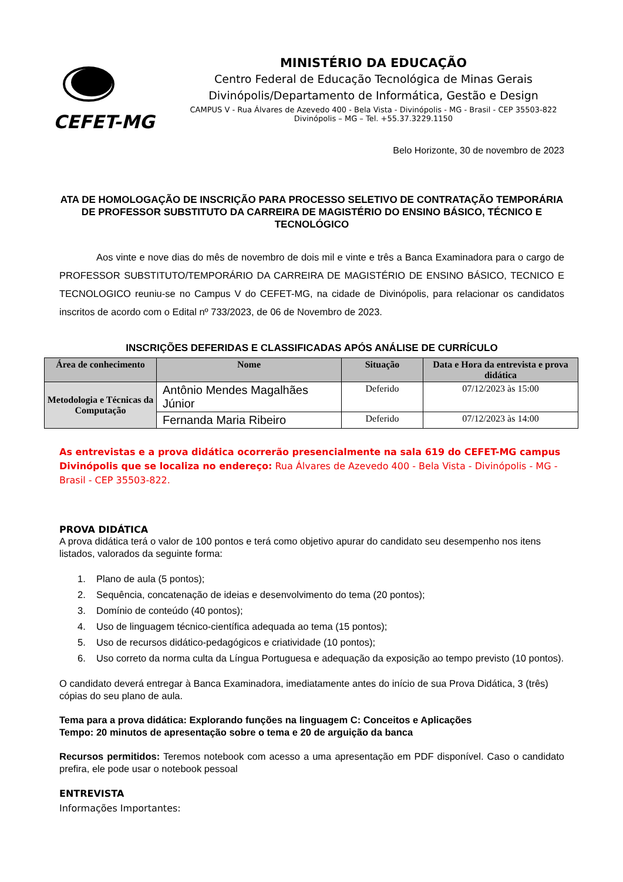CEFET-MG
MINISTÉRIO DA EDUCAÇÃO
Centro Federal de Educação Tecnológica de Minas Gerais
Divinópolis/Departamento de Informática, Gestão e Design
CAMPUS V - Rua Álvares de Azevedo 400 - Bela Vista - Divinópolis - MG - Brasil - CEP 35503-822
Divinópolis – MG – Tel. +55.37.3229.1150
Belo Horizonte, 30 de novembro de 2023
ATA DE HOMOLOGAÇÃO DE INSCRIÇÃO PARA PROCESSO SELETIVO DE CONTRATAÇÃO TEMPORÁRIA DE PROFESSOR SUBSTITUTO DA CARREIRA DE MAGISTÉRIO DO ENSINO BÁSICO, TÉCNICO E TECNOLÓGICO
Aos vinte e nove dias do mês de novembro de dois mil e vinte e três a Banca Examinadora para o cargo de PROFESSOR SUBSTITUTO/TEMPORÁRIO DA CARREIRA DE MAGISTÉRIO DE ENSINO BÁSICO, TECNICO E TECNOLOGICO reuniu-se no Campus V do CEFET-MG, na cidade de Divinópolis, para relacionar os candidatos inscritos de acordo com o Edital nº 733/2023, de 06 de Novembro de 2023.
INSCRIÇÕES DEFERIDAS E CLASSIFICADAS APÓS ANÁLISE DE CURRÍCULO
| Área de conhecimento | Nome | Situação | Data e Hora da entrevista e prova didática |
| --- | --- | --- | --- |
| Metodologia e Técnicas da Computação | Antônio Mendes Magalhães Júnior | Deferido | 07/12/2023 às 15:00 |
| | Fernanda Maria Ribeiro | Deferido | 07/12/2023 às 14:00 |
As entrevistas e a prova didática ocorrerão presencialmente na sala 619 do CEFET-MG campus Divinópolis que se localiza no endereço: Rua Álvares de Azevedo 400 - Bela Vista - Divinópolis - MG - Brasil - CEP 35503-822.
PROVA DIDÁTICA
A prova didática terá o valor de 100 pontos e terá como objetivo apurar do candidato seu desempenho nos itens listados, valorados da seguinte forma:
1. Plano de aula (5 pontos);
2. Sequência, concatenação de ideias e desenvolvimento do tema (20 pontos);
3. Domínio de conteúdo (40 pontos);
4. Uso de linguagem técnico-científica adequada ao tema (15 pontos);
5. Uso de recursos didático-pedagógicos e criatividade (10 pontos);
6. Uso correto da norma culta da Língua Portuguesa e adequação da exposição ao tempo previsto (10 pontos).
O candidato deverá entregar à Banca Examinadora, imediatamente antes do início de sua Prova Didática, 3 (três) cópias do seu plano de aula.
Tema para a prova didática: Explorando funções na linguagem C: Conceitos e Aplicações
Tempo: 20 minutos de apresentação sobre o tema e 20 de arguição da banca
Recursos permitidos: Teremos notebook com acesso a uma apresentação em PDF disponível. Caso o candidato prefira, ele pode usar o notebook pessoal
ENTREVISTA
Informações Importantes: